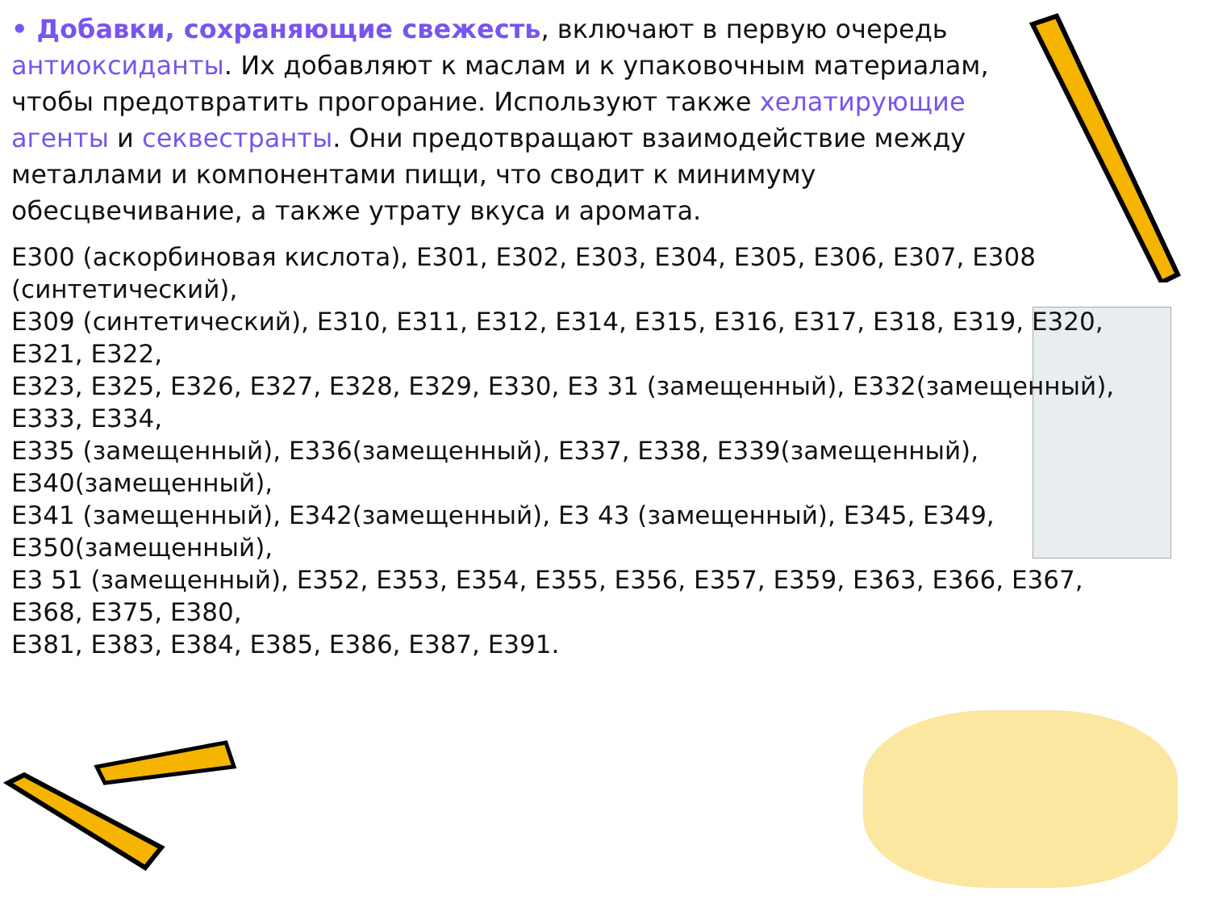• Добавки, сохраняющие свежесть, включают в первую очередь антиоксиданты. Их добавляют к маслам и к упаковочным материалам, чтобы предотвратить прогорание. Используют также хелатирующие агенты и секвестранты. Они предотвращают взаимодействие между металлами и компонентами пищи, что сводит к минимуму обесцвечивание, а также утрату вкуса и аромата.
Е300 (аскорбиновая кислота), Е301, Е302, Е303, Е304, Е305, Е306, Е307, Е308 (синтетический),
Е309 (синтетический), Е310, Е311, Е312, Е314, Е315, Е316, Е317, Е318, Е319, Е320, Е321, Е322,
Е323, Е325, Е326, Е327, Е328, Е329, Е330, Е3 31 (замещенный), Е332(замещенный), Е333, Е334,
Е335 (замещенный), Е336(замещенный), Е337, Е338, Е339(замещенный), Е340(замещенный),
Е341 (замещенный), Е342(замещенный), Е3 43 (замещенный), Е345, Е349, Е350(замещенный),
Е3 51 (замещенный), Е352, Е353, Е354, Е355, Е356, Е357, Е359, Е363, Е366, Е367, Е368, Е375, Е380,
Е381, Е383, Е384, Е385, Е386, Е387, Е391.